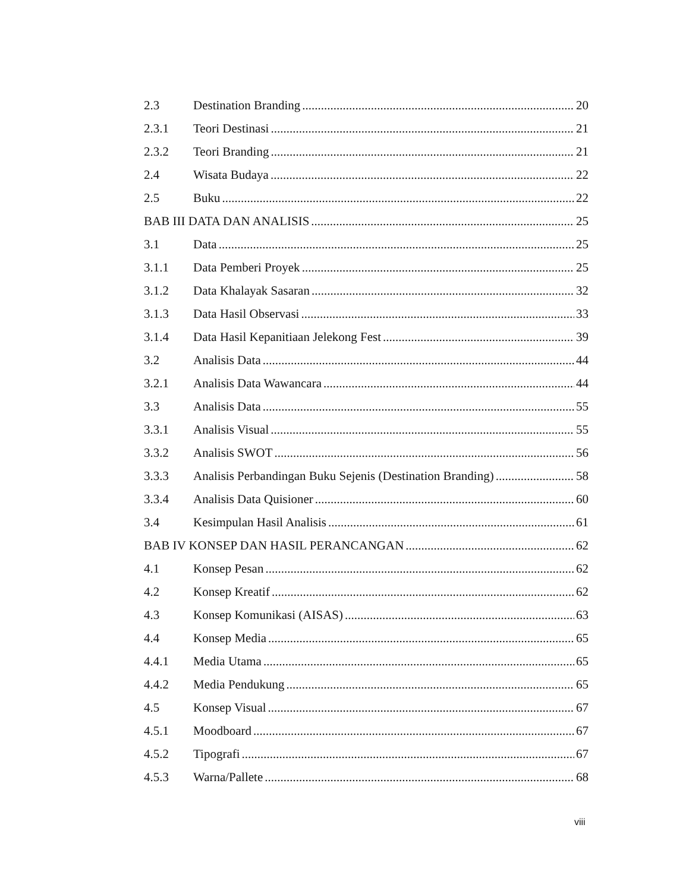2.3 Destination Branding 20
2.3.1 Teori Destinasi 21
2.3.2 Teori Branding 21
2.4 Wisata Budaya 22
2.5 Buku 22
BAB III DATA DAN ANALISIS 25
3.1 Data 25
3.1.1 Data Pemberi Proyek 25
3.1.2 Data Khalayak Sasaran 32
3.1.3 Data Hasil Observasi 33
3.1.4 Data Hasil Kepanitiaan Jelekong Fest 39
3.2 Analisis Data 44
3.2.1 Analisis Data Wawancara 44
3.3 Analisis Data 55
3.3.1 Analisis Visual 55
3.3.2 Analisis SWOT 56
3.3.3 Analisis Perbandingan Buku Sejenis (Destination Branding) 58
3.3.4 Analisis Data Quisioner 60
3.4 Kesimpulan Hasil Analisis 61
BAB IV KONSEP DAN HASIL PERANCANGAN 62
4.1 Konsep Pesan 62
4.2 Konsep Kreatif 62
4.3 Konsep Komunikasi (AISAS) 63
4.4 Konsep Media 65
4.4.1 Media Utama 65
4.4.2 Media Pendukung 65
4.5 Konsep Visual 67
4.5.1 Moodboard 67
4.5.2 Tipografi 67
4.5.3 Warna/Pallete 68
viii